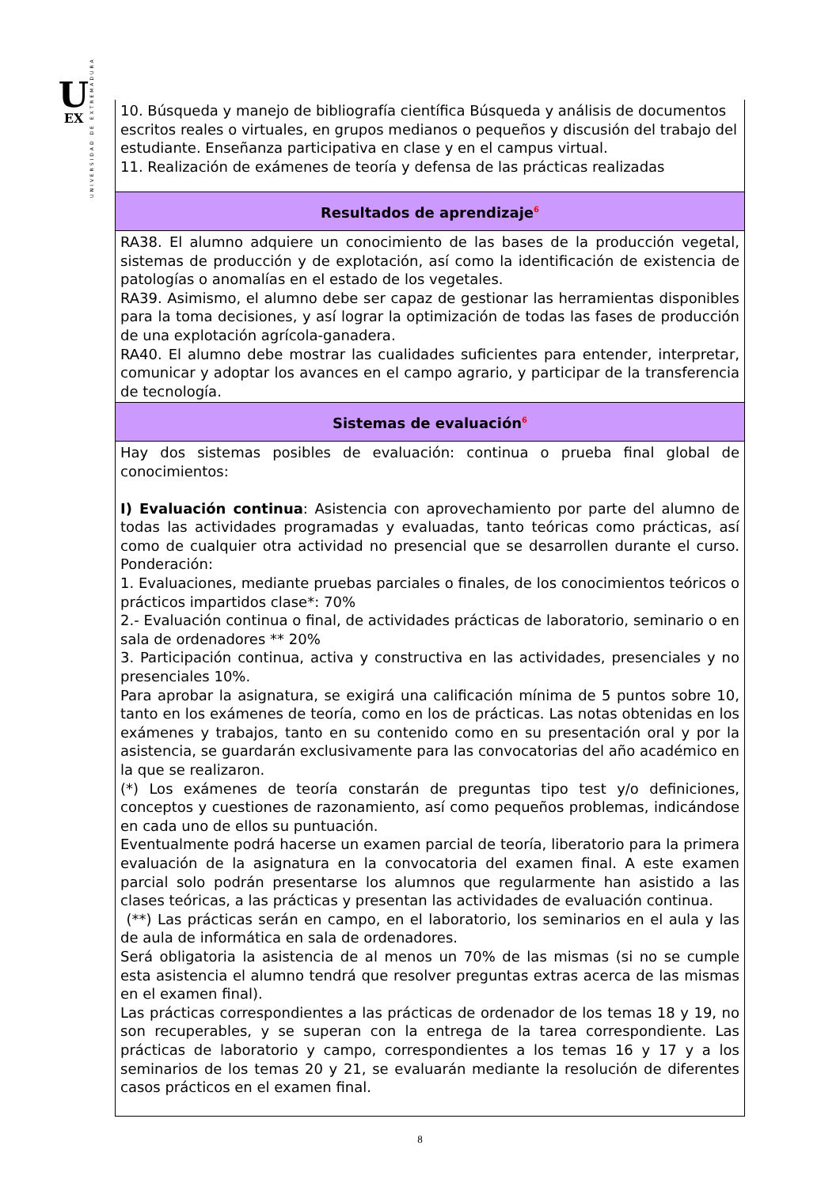U
EX
UNIVERSIDAD DE EXTREMADURA
| 10. Búsqueda y manejo de bibliografía científica Búsqueda y análisis de documentos escritos reales o virtuales, en grupos medianos o pequeños y discusión del trabajo del estudiante. Enseñanza participativa en clase y en el campus virtual. 11. Realización de exámenes de teoría y defensa de las prácticas realizadas |
| Resultados de aprendizaje<sup>6</sup> |
| RA38. El alumno adquiere un conocimiento de las bases de la producción vegetal, sistemas de producción y de explotación, así como la identificación de existencia de patologías o anomalías en el estado de los vegetales. RA39. Asimismo, el alumno debe ser capaz de gestionar las herramientas disponibles para la toma decisiones, y así lograr la optimización de todas las fases de producción de una explotación agrícola-ganadera. RA40. El alumno debe mostrar las cualidades suficientes para entender, interpretar, comunicar y adoptar los avances en el campo agrario, y participar de la transferencia de tecnología. |
| Sistemas de evaluación<sup>6</sup> |
| Hay dos sistemas posibles de evaluación: continua o prueba final global de conocimientos: I) Evaluación continua : Asistencia con aprovechamiento por parte del alumno de todas las actividades programadas y evaluadas, tanto teóricas como prácticas, así como de cualquier otra actividad no presencial que se desarrollen durante el curso. Ponderación: 1. Evaluaciones, mediante pruebas parciales o finales, de los conocimientos teóricos o prácticos impartidos clase*: 70% 2.- Evaluación continua o final, de actividades prácticas de laboratorio, seminario o en sala de ordenadores ** 20% 3. Participación continua, activa y constructiva en las actividades, presenciales y no presenciales 10%. Para aprobar la asignatura, se exigirá una calificación mínima de 5 puntos sobre 10, tanto en los exámenes de teoría, como en los de prácticas. Las notas obtenidas en los exámenes y trabajos, tanto en su contenido como en su presentación oral y por la asistencia, se guardarán exclusivamente para las convocatorias del año académico en la que se realizaron. (*) Los exámenes de teoría constarán de preguntas tipo test y/o definiciones, conceptos y cuestiones de razonamiento, así como pequeños problemas, indicándose en cada uno de ellos su puntuación. Eventualmente podrá hacerse un examen parcial de teoría, liberatorio para la primera evaluación de la asignatura en la convocatoria del examen final. A este examen parcial solo podrán presentarse los alumnos que regularmente han asistido a las clases teóricas, a las prácticas y presentan las actividades de evaluación continua. (**) Las prácticas serán en campo, en el laboratorio, los seminarios en el aula y las de aula de informática en sala de ordenadores. Será obligatoria la asistencia de al menos un 70% de las mismas (si no se cumple esta asistencia el alumno tendrá que resolver preguntas extras acerca de las mismas en el examen final). Las prácticas correspondientes a las prácticas de ordenador de los temas 18 y 19, no son recuperables, y se superan con la entrega de la tarea correspondiente. Las prácticas de laboratorio y campo, correspondientes a los temas 16 y 17 y a los seminarios de los temas 20 y 21, se evaluarán mediante la resolución de diferentes casos prácticos en el examen final. |
8